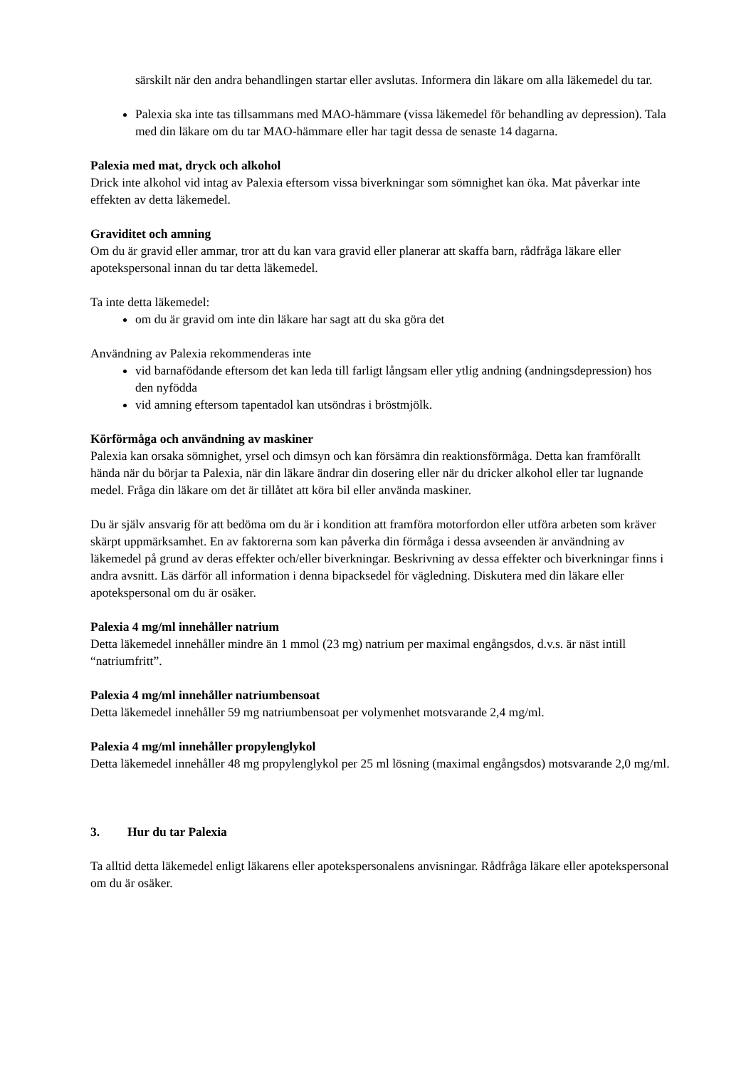särskilt när den andra behandlingen startar eller avslutas. Informera din läkare om alla läkemedel du tar.
Palexia ska inte tas tillsammans med MAO-hämmare (vissa läkemedel för behandling av depression). Tala med din läkare om du tar MAO-hämmare eller har tagit dessa de senaste 14 dagarna.
Palexia med mat, dryck och alkohol
Drick inte alkohol vid intag av Palexia eftersom vissa biverkningar som sömnighet kan öka. Mat påverkar inte effekten av detta läkemedel.
Graviditet och amning
Om du är gravid eller ammar, tror att du kan vara gravid eller planerar att skaffa barn, rådfråga läkare eller apotekspersonal innan du tar detta läkemedel.
Ta inte detta läkemedel:
om du är gravid om inte din läkare har sagt att du ska göra det
Användning av Palexia rekommenderas inte
vid barnafödande eftersom det kan leda till farligt långsam eller ytlig andning (andningsdepression) hos den nyfödda
vid amning eftersom tapentadol kan utsöndras i bröstmjölk.
Körförmåga och användning av maskiner
Palexia kan orsaka sömnighet, yrsel och dimsyn och kan försämra din reaktionsförmåga. Detta kan framförallt hända när du börjar ta Palexia, när din läkare ändrar din dosering eller när du dricker alkohol eller tar lugnande medel. Fråga din läkare om det är tillåtet att köra bil eller använda maskiner.
Du är själv ansvarig för att bedöma om du är i kondition att framföra motorfordon eller utföra arbeten som kräver skärpt uppmärksamhet. En av faktorerna som kan påverka din förmåga i dessa avseenden är användning av läkemedel på grund av deras effekter och/eller biverkningar. Beskrivning av dessa effekter och biverkningar finns i andra avsnitt. Läs därför all information i denna bipacksedel för vägledning. Diskutera med din läkare eller apotekspersonal om du är osäker.
Palexia 4 mg/ml innehåller natrium
Detta läkemedel innehåller mindre än 1 mmol (23 mg) natrium per maximal engångsdos, d.v.s. är näst intill “natriumfritt”.
Palexia 4 mg/ml innehåller natriumbensoat
Detta läkemedel innehåller 59 mg natriumbensoat per volymenhet motsvarande 2,4 mg/ml.
Palexia 4 mg/ml innehåller propylenglykol
Detta läkemedel innehåller 48 mg propylenglykol per 25 ml lösning (maximal engångsdos) motsvarande 2,0 mg/ml.
3. Hur du tar Palexia
Ta alltid detta läkemedel enligt läkarens eller apotekspersonalens anvisningar. Rådfråga läkare eller apotekspersonal om du är osäker.